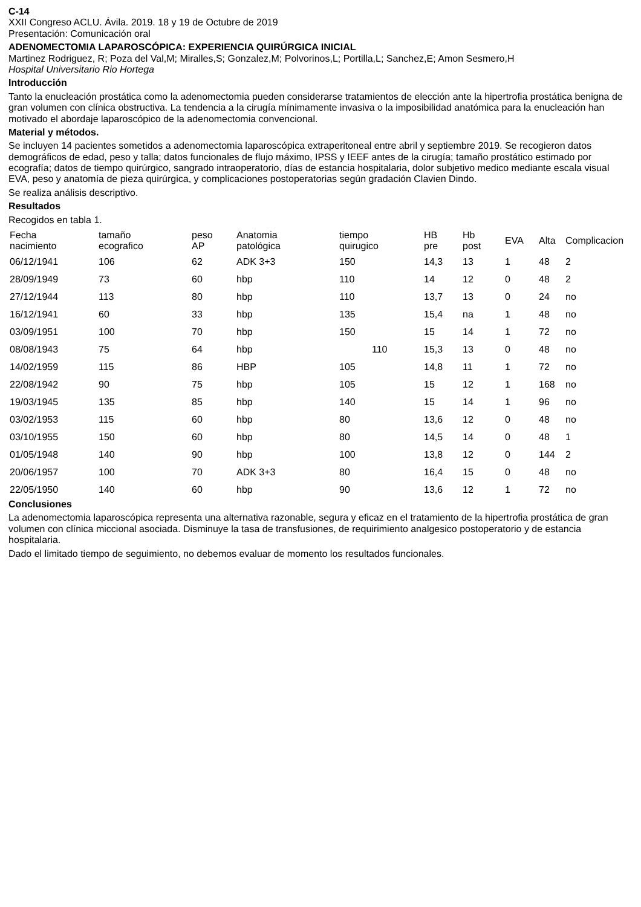C-14
XXII Congreso ACLU. Ávila. 2019. 18 y 19 de Octubre de 2019
Presentación: Comunicación oral
ADENOMECTOMIA LAPAROSCÓPICA: EXPERIENCIA QUIRÚRGICA INICIAL
Martinez Rodriguez, R; Poza del Val,M; Miralles,S; Gonzalez,M; Polvorinos,L; Portilla,L; Sanchez,E; Amon Sesmero,H
Hospital Universitario Rio Hortega
Introducción
Tanto la enucleación prostática como la adenomectomia pueden considerarse tratamientos de elección ante la hipertrofia prostática benigna de gran volumen con clínica obstructiva. La tendencia a la cirugía mínimamente invasiva o la imposibilidad anatómica para la enucleación han motivado el abordaje laparoscópico de la adenomectomia convencional.
Material y métodos.
Se incluyen 14 pacientes sometidos a adenomectomia laparoscópica extraperitoneal entre abril y septiembre 2019. Se recogieron datos demográficos de edad, peso y talla; datos funcionales de flujo máximo, IPSS y IEEF antes de la cirugía; tamaño prostático estimado por ecografía; datos de tiempo quirúrgico, sangrado intraoperatorio, días de estancia hospitalaria, dolor subjetivo medico mediante escala visual EVA, peso y anatomía de pieza quirúrgica, y complicaciones postoperatorias según gradación Clavien Dindo.
Se realiza análisis descriptivo.
Resultados
Recogidos en tabla 1.
| Fecha nacimiento | tamaño ecografico | peso AP | Anatomia patológica | tiempo quirugico | HB pre | Hb post | EVA | Alta | Complicacion |
| --- | --- | --- | --- | --- | --- | --- | --- | --- | --- |
| 06/12/1941 | 106 | 62 | ADK 3+3 | 150 | 14,3 | 13 | 1 | 48 | 2 |
| 28/09/1949 | 73 | 60 | hbp | 110 | 14 | 12 | 0 | 48 | 2 |
| 27/12/1944 | 113 | 80 | hbp | 110 | 13,7 | 13 | 0 | 24 | no |
| 16/12/1941 | 60 | 33 | hbp | 135 | 15,4 | na | 1 | 48 | no |
| 03/09/1951 | 100 | 70 | hbp | 150 | 15 | 14 | 1 | 72 | no |
| 08/08/1943 | 75 | 64 | hbp | 110 | 15,3 | 13 | 0 | 48 | no |
| 14/02/1959 | 115 | 86 | HBP | 105 | 14,8 | 11 | 1 | 72 | no |
| 22/08/1942 | 90 | 75 | hbp | 105 | 15 | 12 | 1 | 168 | no |
| 19/03/1945 | 135 | 85 | hbp | 140 | 15 | 14 | 1 | 96 | no |
| 03/02/1953 | 115 | 60 | hbp | 80 | 13,6 | 12 | 0 | 48 | no |
| 03/10/1955 | 150 | 60 | hbp | 80 | 14,5 | 14 | 0 | 48 | 1 |
| 01/05/1948 | 140 | 90 | hbp | 100 | 13,8 | 12 | 0 | 144 | 2 |
| 20/06/1957 | 100 | 70 | ADK 3+3 | 80 | 16,4 | 15 | 0 | 48 | no |
| 22/05/1950 | 140 | 60 | hbp | 90 | 13,6 | 12 | 1 | 72 | no |
Conclusiones
La adenomectomia laparoscópica representa una alternativa razonable, segura y eficaz en el tratamiento de la hipertrofia prostática de gran volumen con clínica miccional asociada. Disminuye la tasa de transfusiones, de requirimiento analgesico postoperatorio y de estancia hospitalaria.
Dado el limitado tiempo de seguimiento, no debemos evaluar de momento los resultados funcionales.